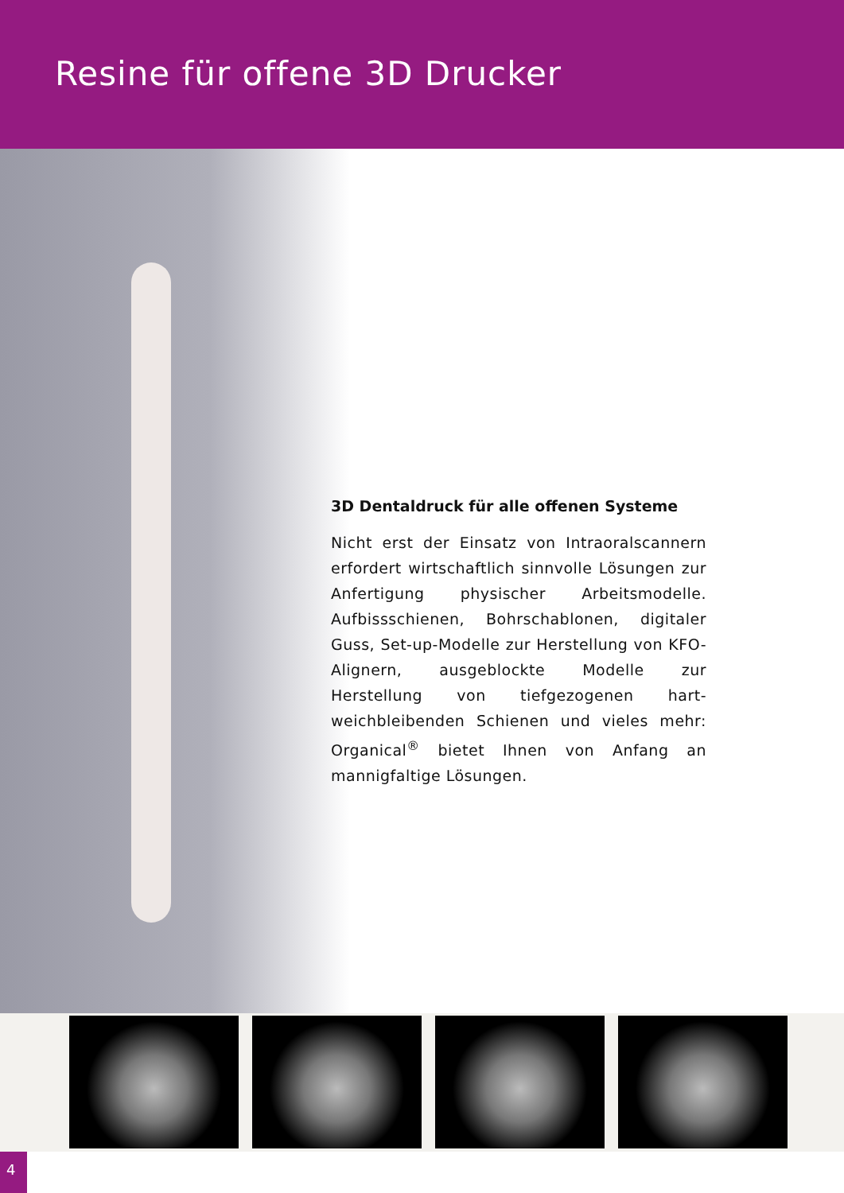Resine für offene 3D Drucker
3D Dentaldruck für alle offenen Systeme
Nicht erst der Einsatz von Intraoralscannern erfordert wirtschaftlich sinnvolle Lösungen zur Anfertigung physischer Arbeitsmodelle. Aufbissschienen, Bohrschablonen, digitaler Guss, Set-up-Modelle zur Herstellung von KFO-Alignern, ausgeblockte Modelle zur Herstellung von tiefgezogenen hart-weichbleibenden Schienen und vieles mehr: Organical<sup>®</sup> bietet Ihnen von Anfang an mannigfaltige Lösungen.
4